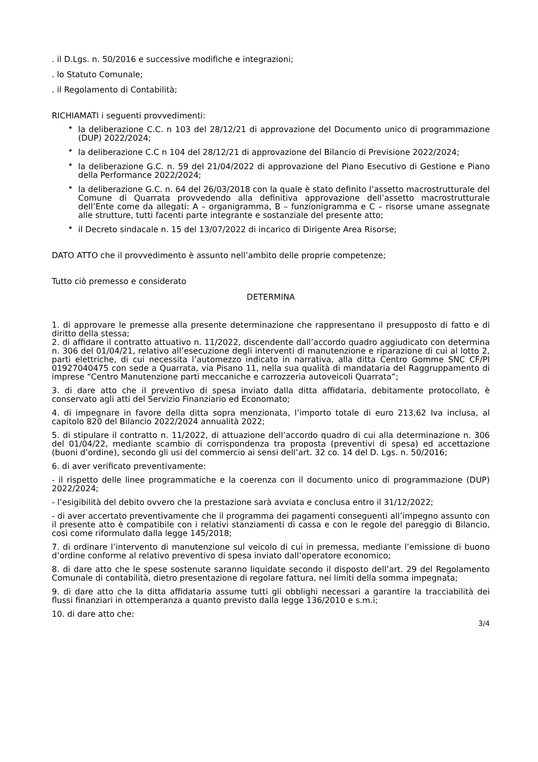. il D.Lgs. n. 50/2016 e successive modifiche e integrazioni;
. lo Statuto Comunale;
. il Regolamento di Contabilità;
RICHIAMATI i seguenti provvedimenti:
• la deliberazione C.C. n 103 del 28/12/21 di approvazione del Documento unico di programmazione (DUP) 2022/2024;
• la deliberazione C.C n 104 del 28/12/21 di approvazione del Bilancio di Previsione 2022/2024;
• la deliberazione G.C. n. 59 del 21/04/2022 di approvazione del Piano Esecutivo di Gestione e Piano della Performance 2022/2024;
• la deliberazione G.C. n. 64 del 26/03/2018 con la quale è stato definito l’assetto macrostrutturale del Comune di Quarrata provvedendo alla definitiva approvazione dell’assetto macrostrutturale dell’Ente come da allegati: A – organigramma, B – funzionigramma e C – risorse umane assegnate alle strutture, tutti facenti parte integrante e sostanziale del presente atto;
• il Decreto sindacale n. 15 del 13/07/2022 di incarico di Dirigente Area Risorse;
DATO ATTO che il provvedimento è assunto nell’ambito delle proprie competenze;
Tutto ciò premesso e considerato
DETERMINA
1. di approvare le premesse alla presente determinazione che rappresentano il presupposto di fatto e di diritto della stessa;
2. di affidare il contratto attuativo n. 11/2022, discendente dall’accordo quadro aggiudicato con determina n. 306 del 01/04/21, relativo all’esecuzione degli interventi di manutenzione e riparazione di cui al lotto 2, parti elettriche, di cui necessita l’automezzo indicato in narrativa, alla ditta Centro Gomme SNC CF/PI 01927040475 con sede a Quarrata, via Pisano 11, nella sua qualità di mandataria del Raggruppamento di imprese “Centro Manutenzione parti meccaniche e carrozzeria autoveicoli Quarrata”;
3. di dare atto che il preventivo di spesa inviato dalla ditta affidataria, debitamente protocollato, è conservato agli atti del Servizio Finanziario ed Economato;
4. di impegnare in favore della ditta sopra menzionata, l’importo totale di euro 213,62 Iva inclusa, al capitolo 820 del Bilancio 2022/2024 annualità 2022;
5. di stipulare il contratto n. 11/2022, di attuazione dell’accordo quadro di cui alla determinazione n. 306 del 01/04/22, mediante scambio di corrispondenza tra proposta (preventivi di spesa) ed accettazione (buoni d’ordine), secondo gli usi del commercio ai sensi dell’art. 32 co. 14 del D. Lgs. n. 50/2016;
6. di aver verificato preventivamente:
- il rispetto delle linee programmatiche e la coerenza con il documento unico di programmazione (DUP) 2022/2024;
- l’esigibilità del debito ovvero che la prestazione sarà avviata e conclusa entro il 31/12/2022;
- di aver accertato preventivamente che il programma dei pagamenti conseguenti all’impegno assunto con il presente atto è compatibile con i relativi stanziamenti di cassa e con le regole del pareggio di Bilancio, così come riformulato dalla legge 145/2018;
7. di ordinare l’intervento di manutenzione sul veicolo di cui in premessa, mediante l’emissione di buono d’ordine conforme al relativo preventivo di spesa inviato dall’operatore economico;
8. di dare atto che le spese sostenute saranno liquidate secondo il disposto dell’art. 29 del Regolamento Comunale di contabilità, dietro presentazione di regolare fattura, nei limiti della somma impegnata;
9. di dare atto che la ditta affidataria assume tutti gli obblighi necessari a garantire la tracciabilità dei flussi finanziari in ottemperanza a quanto previsto dalla legge 136/2010 e s.m.i;
10. di dare atto che:
3/4